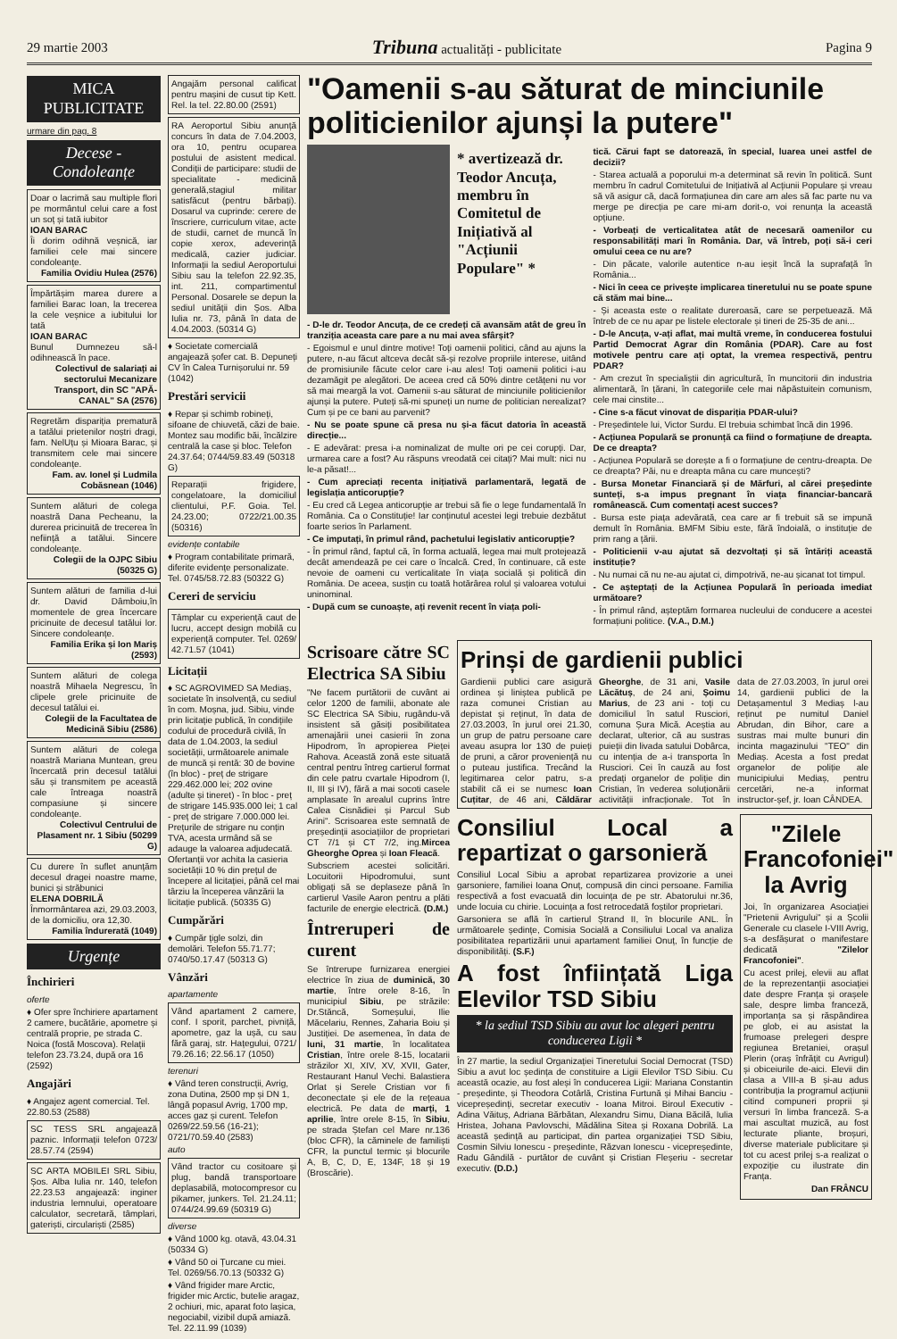29 martie 2003 Tribuna actualități - publicitate Pagina 9
MICA PUBLICITATE
urmare din pag. 8
Decese - Condoleanțe
Doar o lacrimă sau multiple flori pe mormântul celui care a fost un soț și tată iubitor
IOAN BARAC
Îi dorim odihnă veșnică, iar familiei cele mai sincere condoleanțe.
Familia Ovidiu Hulea (2576)
Împărtășim marea durere a familiei Barac Ioan, la trecerea la cele veșnice a iubitului lor tată
IOAN BARAC
Bunul Dumnezeu să-l odihnească în pace.
Colectivul de salariați ai sectorului Mecanizare Transport, din SC "APĂ-CANAL" SA (2576)
Regretăm dispariția prematură a tatălui prietenilor noștri dragi, fam. NelUțu și Mioara Barac, și transmitem cele mai sincere condoleanțe.
Fam. av. Ionel și Ludmila Cobăsnean (1046)
Suntem alături de colega noastră Dana Pecheanu, la durerea pricinuită de trecerea în neființă a tatălui. Sincere condoleanțe.
Colegii de la OJPC Sibiu (50325 G)
Suntem alături de familia d-lui dr. David Dâmboiu,în momentele de grea încercare pricinuite de decesul tatălui lor. Sincere condoleanțe.
Familia Erika și Ion Mariș (2593)
Suntem alături de colega noastră Mihaela Negrescu, în clipele grele pricinuite de decesul tatălui ei.
Colegii de la Facultatea de Medicină Sibiu (2586)
Suntem alături de colega noastră Mariana Muntean, greu încercată prin decesul tatălui său și transmitem pe această cale întreaga noastră compasiune și sincere condoleanțe.
Colectivul Centrului de Plasament nr. 1 Sibiu (50299 G)
Cu durere în suflet anunțăm decesul dragei noastre mame, bunici și străbunici
ELENA DOBRILĂ
Înmormântarea azi, 29.03.2003, de la domiciliu, ora 12,30.
Familia îndurerată (1049)
Urgențe
Închirieri
oferte
♦ Ofer spre închiriere apartament 2 camere, bucătărie, apometre și centrală proprie, pe strada C. Noica (fostă Moscova). Relații telefon 23.73.24, după ora 16 (2592)
Angajări
♦ Angajez agent comercial. Tel. 22.80.53 (2588)
SC TESS SRL angajează paznic. Informații telefon 0723/ 28.57.74 (2594)
SC ARTA MOBILEI SRL Sibiu, Șos. Alba Iulia nr. 140, telefon 22.23.53 angajează: inginer industria lemnului, operatoare calculator, secretară, tâmplari, gateriști, circulariști (2585)
Angajăm personal calificat pentru mașini de cusut tip Kett. Rel. la tel. 22.80.00 (2591)
RA Aeroportul Sibiu anunță concurs în data de 7.04.2003, ora 10, pentru ocuparea postului de asistent medical. Condiții de participare: studii de specialitate - medicină generală,stagiul militar satisfăcut (pentru bărbați). Dosarul va cuprinde: cerere de înscriere, curriculum vitae, acte de studii, carnet de muncă în copie xerox, adeverință medicală, cazier judiciar. Informații la sediul Aeroportului Sibiu sau la telefon 22.92.35, int. 211, compartimentul Personal. Dosarele se depun la sediul unității din Șos. Alba Iulia nr. 73, până în data de 4.04.2003. (50314 G)
♦ Societate comercială angajează șofer cat. B. Depuneți CV în Calea Turnișorului nr. 59 (1042)
Prestări servicii
♦ Repar și schimb robineți, sifoane de chiuvetă, căzi de baie. Montez sau modific băi, încălzire centrală la case și bloc. Telefon 24.37.64; 0744/59.83.49 (50318 G)
Reparații frigidere, congelatoare, la domiciliul clientului, P.F. Goia. Tel. 24.23.00; 0722/21.00.35 (50316)
evidențe contabile
♦ Program contabilitate primară, diferite evidențe personalizate. Tel. 0745/58.72.83 (50322 G)
Cereri de serviciu
Tâmplar cu experiență caut de lucru, accept design mobilă cu experiență computer. Tel. 0269/ 42.71.57 (1041)
Licitații
♦ SC AGROVIMED SA Mediaș, societate în insolvență, cu sediul în com. Moșna, jud. Sibiu, vinde prin licitație publică, în condițiile codului de procedură civilă, în data de 1.04.2003, la sediul societății, următoarele animale de muncă și rentă: 30 de bovine (în bloc) - preț de strigare 229.462.000 lei; 202 ovine (adulte și tineret) - în bloc - preț de strigare 145.935.000 lei; 1 cal - preț de strigare 7.000.000 lei. Prețurile de strigare nu conțin TVA, acesta urmând să se adauge la valoarea adjudecată. Ofertanții vor achita la casieria societății 10 % din prețul de începere al licitației, până cel mai târziu la începerea vânzării la licitație publică. (50335 G)
Cumpărări
♦ Cumpăr țigle solzi, din demolări. Telefon 55.71.77; 0740/50.17.47 (50313 G)
Vânzări
apartamente
Vând apartament 2 camere, conf. I sporit, parchet, pivniță, apometre, gaz la ușă, cu sau fără garaj, str. Hațegului, 0721/ 79.26.16; 22.56.17 (1050)
terenuri
♦ Vând teren construcții, Avrig, zona Dutina, 2500 mp și DN 1, lângă popasul Avrig, 1700 mp, acces gaz și curent. Telefon 0269/22.59.56 (16-21); 0721/70.59.40 (2583)
auto
Vând tractor cu cositoare și plug, bandă transportoare deplasabilă, motocompresor cu pikamer, junkers. Tel. 21.24.11; 0744/24.99.69 (50319 G)
diverse
♦ Vând 1000 kg. otavă, 43.04.31 (50334 G)
♦ Vând 50 oi Țurcane cu miei. Tel. 0269/56.70.13 (50332 G)
♦ Vând frigider mare Arctic, frigider mic Arctic, butelie aragaz, 2 ochiuri, mic, aparat foto lașica, negociabil, vizibil după amiază. Tel. 22.11.99 (1039)
"Oamenii s-au săturat de minciunile politicienilor ajunși la putere"
* avertizează dr. Teodor Ancuța, membru în Comitetul de Inițiativă al "Acțiunii Populare" *
- D-le dr. Teodor Ancuța, de ce credeți că avansăm atât de greu în tranziția aceasta care pare a nu mai avea sfârșit?
- Egoismul e unul dintre motive! Toți oamenii politici, când au ajuns la putere, n-au făcut altceva decât să-și rezolve propriile interese, uitând de promisiunile făcute celor care i-au ales! Toți oamenii politici i-au dezamăgit pe alegători. De aceea cred că 50% dintre cetățeni nu vor să mai meargă la vot. Oamenii s-au săturat de minciunile politicienilor ajunși la putere. Puteți să-mi spuneți un nume de politician nerealizat? Cum și pe ce bani au parvenit?
- Nu se poate spune că presa nu și-a făcut datoria în această direcție...
- E adevărat: presa i-a nominalizat de multe ori pe cei corupți. Dar, urmarea care a fost? Au răspuns vreodată cei citați? Mai mult: nici nu le-a păsat!...
- Cum apreciați recenta inițiativă parlamentară, legată de legislația anticorupție?
- Eu cred că Legea anticorupție ar trebui să fie o lege fundamentală în România. Ca o Constituție! Iar conținutul acestei legi trebuie dezbătut foarte serios în Parlament.
- Ce imputați, în primul rând, pachetului legislativ anticorupție?
- În primul rând, faptul că, în forma actuală, legea mai mult protejează decât amendează pe cei care o încalcă. Cred, în continuare, că este nevoie de oameni cu verticalitate în viața socială și politică din România. De aceea, susțin cu toată hotărârea rolul și valoarea votului uninominal.
- După cum se cunoaște, ați revenit recent în viața poli-
tică. Cărui fapt se datorează, în special, luarea unei astfel de decizii?
- Starea actuală a poporului m-a determinat să revin în politică. Sunt membru în cadrul Comitetului de Inițiativă al Acțiunii Populare și vreau să vă asigur că, dacă formațiunea din care am ales să fac parte nu va merge pe direcția pe care mi-am dorit-o, voi renunța la această opțiune.
- Vorbeați de verticalitatea atât de necesară oamenilor cu responsabilități mari în România. Dar, vă întreb, poți să-i ceri omului ceea ce nu are?
- Din păcate, valorile autentice n-au ieșit încă la suprafață în România...
- Nici în ceea ce privește implicarea tineretului nu se poate spune că stăm mai bine...
- Și aceasta este o realitate dureroasă, care se perpetuează. Mă întreb de ce nu apar pe listele electorale și tineri de 25-35 de ani...
- D-le Ancuța, v-ați aflat, mai multă vreme, în conducerea fostului Partid Democrat Agrar din România (PDAR). Care au fost motivele pentru care ați optat, la vremea respectivă, pentru PDAR?
- Am crezut în specialiștii din agricultură, în muncitorii din industria alimentară, în țărani, în categoriile cele mai năpăstuitein comunism, cele mai cinstite...
- Cine s-a făcut vinovat de dispariția PDAR-ului?
- Președintele lui, Victor Surdu. El trebuia schimbat încă din 1996.
- Acțiunea Populară se pronunță ca fiind o formațiune de dreapta. De ce dreapta?
- Acțiunea Populară se dorește a fi o formațiune de centru-dreapta. De ce dreapta? Păi, nu e dreapta mâna cu care muncești?
- Bursa Monetar Financiară și de Mărfuri, al cărei președinte sunteți, s-a impus pregnant în viața financiar-bancară românească. Cum comentați acest succes?
- Bursa este piața adevărată, cea care ar fi trebuit să se impună demult în România. BMFM Sibiu este, fără îndoială, o instituție de prim rang a țării.
- Politicienii v-au ajutat să dezvoltați și să întăriți această instituție?
- Nu numai că nu ne-au ajutat ci, dimpotrivă, ne-au șicanat tot timpul.
- Ce așteptați de la Acțiunea Populară în perioada imediat următoare?
- În primul rând, așteptăm formarea nucleului de conducere a acestei formațiuni politice. (V.A., D.M.)
Scrisoare către SC Electrica SA Sibiu
"Ne facem purtătorii de cuvânt ai celor 1200 de familii, abonate ale SC Electrica SA Sibiu, rugându-vă insistent să găsiți posibilitatea amenajării unei casierii în zona Hipodrom, în apropierea Pieței Rahova. Această zonă este situată central pentru întreg cartierul format din cele patru cvartale Hipodrom (I, II, III și IV), fără a mai socoti casele amplasate în arealul cuprins între Calea Cisnădiei și Parcul Sub Arini". Scrisoarea este semnată de președinții asociațiilor de proprietari CT 7/1 și CT 7/2, ing.Mircea Gheorghe Oprea și Ioan Fleacă.
Subscriem acestei solicitări. Locuitorii Hipodromului, sunt obligați să se deplaseze până în cartierul Vasile Aaron pentru a plăti facturile de energie electrică. (D.M.)
Întreruperi de curent
Se întrerupe furnizarea energiei electrice în ziua de duminică, 30 martie, între orele 8-16, în municipiul Sibiu, pe străzile: Dr.Stăncă, Someșului, Ilie Măcelariu, Rennes, Zaharia Boiu și Justiției. De asemenea, în data de luni, 31 martie, în localitatea Cristian, între orele 8-15, locatarii străzilor XI, XIV, XV, XVII, Gater, Restaurant Hanul Vechi. Balastiera Orlat și Serele Cristian vor fi deconectate și ele de la rețeaua electrică. Pe data de marți, 1 aprilie, între orele 8-15, în Sibiu, pe strada Ștefan cel Mare nr.136 (bloc CFR), la căminele de familiști CFR, la punctul termic și blocurile A, B, C, D, E, 134F, 18 și 19 (Broscărie).
Prinși de gardienii publici
Gardienii publici care asigură ordinea și liniștea publică pe raza comunei Cristian au depistat și reținut, în data de 27.03.2003, în jurul orei 21.30, un grup de patru persoane care aveau asupra lor 130 de puieți de pruni, a căror proveniență nu o puteau justifica. Trecând la legitimarea celor patru, s-a stabilit că ei se numesc Ioan Cuțitar, de 46 ani, Căldărar Gheorghe, de 31 ani, Vasile Lăcătuș, de 24 ani, Șoimu Marius, de 23 ani - toți cu domiciliul în satul Rusciori, comuna Șura Mică. Aceștia au declarat, ulterior, că au sustras puieții din livada satului Dobârca, cu intenția de a-i transporta în Rusciori. Cei în cauză au fost predați organelor de poliție din Cristian, în vederea soluționării activității infracționale. Tot în data de 27.03.2003, în jurul orei 14, gardienii publici de la Detașamentul 3 Mediaș l-au reținut pe numitul Daniel Abrudan, din Bihor, care a sustras mai multe bunuri din incinta magazinului "TEO" din Mediaș. Acesta a fost predat organelor de poliție ale municipiului Mediaș, pentru cercetări, ne-a informat instructor-șef, jr. Ioan CÂNDEA.
Consiliul Local a repartizat o garsonieră
Consiliul Local Sibiu a aprobat repartizarea provizorie a unei garsoniere, familiei Ioana Onuț, compusă din cinci persoane. Familia respectivă a fost evacuată din locuința de pe str. Abatorului nr.36, unde locuia cu chirie. Locuința a fost retrocedată foștilor proprietari.
Garsoniera se află în cartierul Ștrand II, în blocurile ANL. În următoarele ședințe, Comisia Socială a Consiliului Local va analiza posibilitatea repartizării unui apartament familiei Onuț, în funcție de disponibilități. (S.F.)
A fost înființată Liga Elevilor TSD Sibiu
* la sediul TSD Sibiu au avut loc alegeri pentru conducerea Ligii *
În 27 martie, la sediul Organizației Tineretului Social Democrat (TSD) Sibiu a avut loc ședința de constituire a Ligii Elevilor TSD Sibiu. Cu această ocazie, au fost aleși în conducerea Ligii: Mariana Constantin - președinte, și Theodora Cotârlă, Cristina Furtună și Mihai Banciu - vicepreședinți, secretar executiv - Ioana Mitroi. Biroul Executiv - Adina Văituș, Adriana Bărbătan, Alexandru Simu, Diana Băcilă, Iulia Hristea, Johana Pavlovschi, Mădălina Sitea și Roxana Dobrilă. La această ședință au participat, din partea organizației TSD Sibiu, Cosmin Silviu Ionescu - președinte, Răzvan Ionescu - vicepreședinte, Radu Gândilă - purtător de cuvânt și Cristian Fleșeriu - secretar executiv. (D.D.)
"Zilele Francofoniei" la Avrig
Joi, în organizarea Asociației "Prietenii Avrigului" și a Școlii Generale cu clasele I-VIII Avrig, s-a desfășurat o manifestare dedicată "Zilelor Francofoniei".
Cu acest prilej, elevii au aflat de la reprezentanții asociației date despre Franța și orașele sale, despre limba franceză, importanța sa și răspândirea pe glob, ei au asistat la frumoase prelegeri despre regiunea Bretaniei, orașul Plerin (oraș înfrățit cu Avrigul) și obiceiurile de-aici. Elevii din clasa a VIII-a B și-au adus contribuția la programul acțiunii citind compuneri proprii și versuri în limba franceză. S-a mai ascultat muzică, au fost lecturate pliante, broșuri, diverse materiale publicitare și tot cu acest prilej s-a realizat o expoziție cu ilustrate din Franța.
Dan FRÂNCU